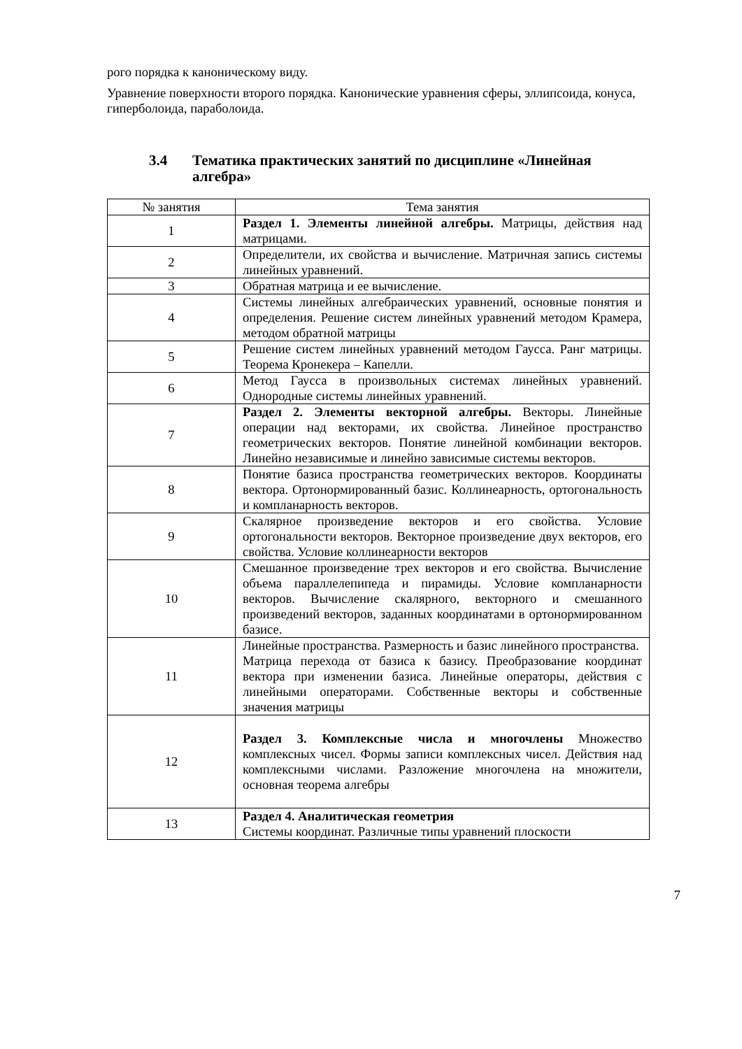рого порядка к каноническому виду.
Уравнение поверхности второго порядка. Канонические уравнения сферы, эллипсоида, конуса, гиперболоида, параболоида.
3.4 Тематика практических занятий по дисциплине «Линейная алгебра»
| № занятия | Тема занятия |
| --- | --- |
| 1 | Раздел 1. Элементы линейной алгебры. Матрицы, действия над матрицами. |
| 2 | Определители, их свойства и вычисление. Матричная запись системы линейных уравнений. |
| 3 | Обратная матрица и ее вычисление. |
| 4 | Системы линейных алгебраических уравнений, основные понятия и определения. Решение систем линейных уравнений методом Крамера, методом обратной матрицы |
| 5 | Решение систем линейных уравнений методом Гаусса. Ранг матрицы. Теорема Кронекера – Капелли. |
| 6 | Метод Гаусса в произвольных системах линейных уравнений. Однородные системы линейных уравнений. |
| 7 | Раздел 2. Элементы векторной алгебры. Векторы. Линейные операции над векторами, их свойства. Линейное пространство геометрических векторов. Понятие линейной комбинации векторов. Линейно независимые и линейно зависимые системы векторов. |
| 8 | Понятие базиса пространства геометрических векторов. Координаты вектора. Ортонормированный базис. Коллинеарность, ортогональность и компланарность векторов. |
| 9 | Скалярное произведение векторов и его свойства. Условие ортогональности векторов. Векторное произведение двух векторов, его свойства. Условие коллинеарности векторов |
| 10 | Смешанное произведение трех векторов и его свойства. Вычисление объема параллелепипеда и пирамиды. Условие компланарности векторов. Вычисление скалярного, векторного и смешанного произведений векторов, заданных координатами в ортонормированном базисе. |
| 11 | Линейные пространства. Размерность и базис линейного пространства. Матрица перехода от базиса к базису. Преобразование координат вектора при изменении базиса. Линейные операторы, действия с линейными операторами. Собственные векторы и собственные значения матрицы |
| 12 | Раздел 3. Комплексные числа и многочлены Множество комплексных чисел. Формы записи комплексных чисел. Действия над комплексными числами. Разложение многочлена на множители, основная теорема алгебры |
| 13 | Раздел 4. Аналитическая геометрия Системы координат. Различные типы уравнений плоскости |
7